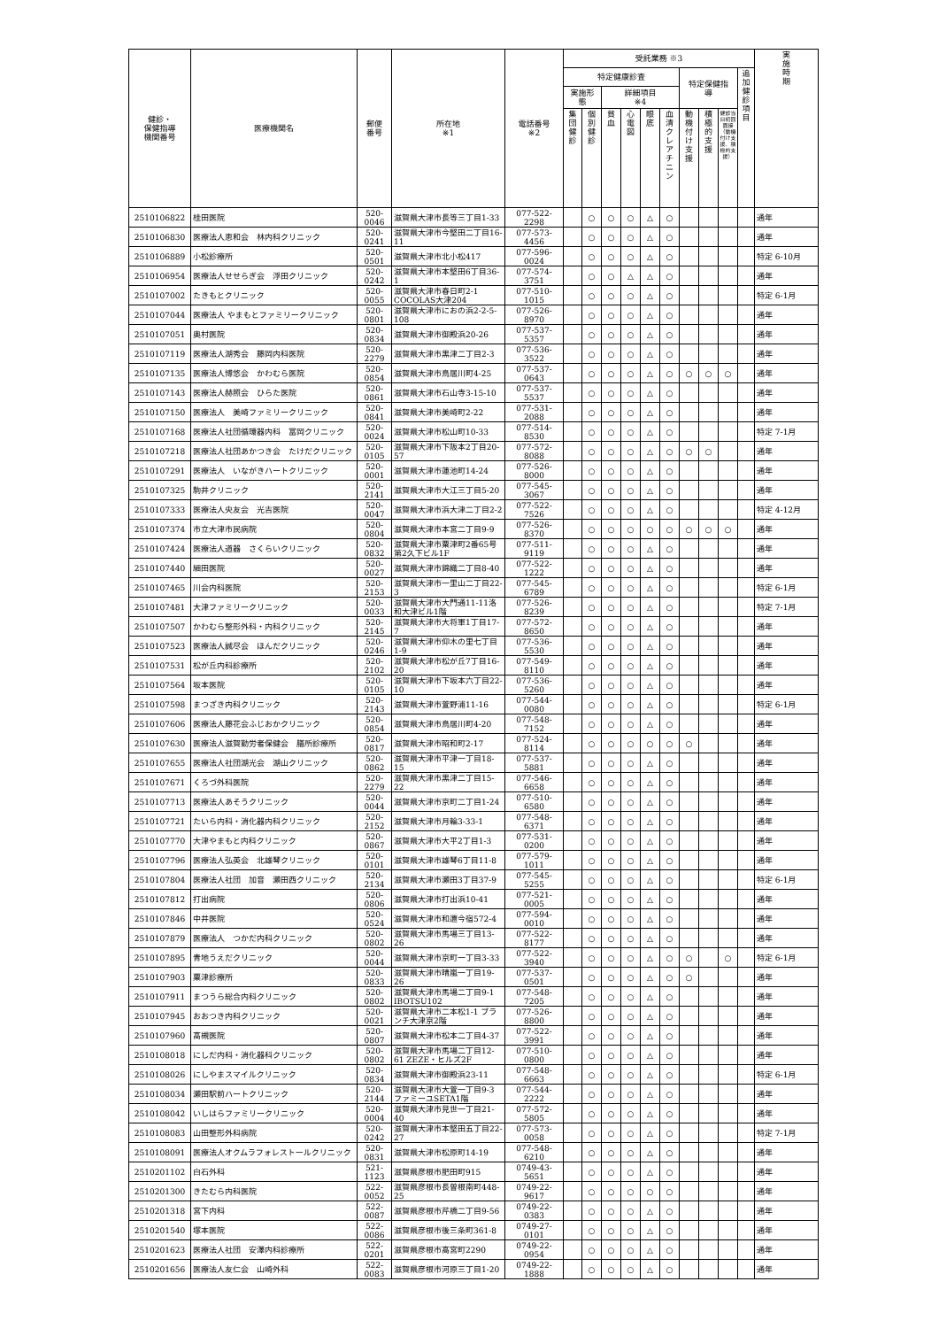| 健診・ 保健指導 機関番号 | 医療機関名 | 郵便 番号 | 所在地 ※1 | 電話番号 ※2 | 受託業務 ※3 | | | | | | | | | | 実 施 時 期 |
| --- | --- | --- | --- | --- | --- | --- | --- | --- | --- | --- | --- | --- | --- | --- | --- |
| | | | | | 特定健康診査 | | | | | | 特定保健指 導 | | | 追 加 健 診 項 目 | |
| | | | | | 実施形 態 | | 詳細項目 ※4 | | | | | | | | |
| | | | | | 集 団 健 診 | 個 別 健 診 | 貧 血 | 心 電 図 | 眼 底 | 血 清 ク レ ア チ ニ ン | 動 機 付 け 支 援 | 積 極 的 支 援 | 健診当日初回面接（動機付け支援、積極的支援） | | |
| 2510106822 | 桂田医院 | 520-0046 | 滋賀県大津市長等三丁目1-33 | 077-522-2298 | | ○ | ○ | ○ | △ | ○ | | | | | 通年 |
| 2510106830 | 医療法人恵和会 林内科クリニック | 520-0241 | 滋賀県大津市今堅田二丁目16-11 | 077-573-4456 | | ○ | ○ | ○ | △ | ○ | | | | | 通年 |
| 2510106889 | 小松診療所 | 520-0501 | 滋賀県大津市北小松417 | 077-596-0024 | | ○ | ○ | ○ | △ | ○ | | | | | 特定 6-10月 |
| 2510106954 | 医療法人せせらぎ会 浮田クリニック | 520-0242 | 滋賀県大津市本堅田6丁目36-1 | 077-574-3751 | | ○ | ○ | △ | △ | ○ | | | | | 通年 |
| 2510107002 | たきもとクリニック | 520-0055 | 滋賀県大津市春日町2-1 COCOLAS大津204 | 077-510-1015 | | ○ | ○ | ○ | △ | ○ | | | | | 特定 6-1月 |
| 2510107044 | 医療法人 やまもとファミリークリニック | 520-0801 | 滋賀県大津市におの浜2-2-5-108 | 077-526-8970 | | ○ | ○ | ○ | △ | ○ | | | | | 通年 |
| 2510107051 | 奥村医院 | 520-0834 | 滋賀県大津市御殿浜20-26 | 077-537-5357 | | ○ | ○ | ○ | △ | ○ | | | | | 通年 |
| 2510107119 | 医療法人湖秀会 藤岡内科医院 | 520-2279 | 滋賀県大津市黒津二丁目2-3 | 077-536-3522 | | ○ | ○ | ○ | △ | ○ | | | | | 通年 |
| 2510107135 | 医療法人博悠会 かわむら医院 | 520-0854 | 滋賀県大津市鳥居川町4-25 | 077-537-0643 | | ○ | ○ | ○ | △ | ○ | ○ | ○ | ○ | | 通年 |
| 2510107143 | 医療法人赫照会 ひらた医院 | 520-0861 | 滋賀県大津市石山寺3-15-10 | 077-537-5537 | | ○ | ○ | ○ | △ | ○ | | | | | 通年 |
| 2510107150 | 医療法人 美崎ファミリークリニック | 520-0841 | 滋賀県大津市美崎町2-22 | 077-531-2088 | | ○ | ○ | ○ | △ | ○ | | | | | 通年 |
| 2510107168 | 医療法人社団循環器内科 冨岡クリニック | 520-0024 | 滋賀県大津市松山町10-33 | 077-514-8530 | | ○ | ○ | ○ | △ | ○ | | | | | 特定 7-1月 |
| 2510107218 | 医療法人社団あかつき会 たけだクリニック | 520-0105 | 滋賀県大津市下阪本2丁目20-57 | 077-572-8088 | | ○ | ○ | ○ | △ | ○ | ○ | ○ | | | 通年 |
| 2510107291 | 医療法人 いながきハートクリニック | 520-0001 | 滋賀県大津市蓮池町14-24 | 077-526-8000 | | ○ | ○ | ○ | △ | ○ | | | | | 通年 |
| 2510107325 | 駒井クリニック | 520-2141 | 滋賀県大津市大江三丁目5-20 | 077-545-3067 | | ○ | ○ | ○ | △ | ○ | | | | | 通年 |
| 2510107333 | 医療法人央友会 光吉医院 | 520-0047 | 滋賀県大津市浜大津二丁目2-2 | 077-522-7526 | | ○ | ○ | ○ | △ | ○ | | | | | 特定 4-12月 |
| 2510107374 | 市立大津市民病院 | 520-0804 | 滋賀県大津市本宮二丁目9-9 | 077-526-8370 | | ○ | ○ | ○ | ○ | ○ | ○ | ○ | ○ | | 通年 |
| 2510107424 | 医療法人道器 さくらいクリニック | 520-0832 | 滋賀県大津市粟津町2番65号第2久下ビル1F | 077-511-9119 | | ○ | ○ | ○ | △ | ○ | | | | | 通年 |
| 2510107440 | 細田医院 | 520-0027 | 滋賀県大津市錦織二丁目8-40 | 077-522-1222 | | ○ | ○ | ○ | △ | ○ | | | | | 通年 |
| 2510107465 | 川会内科医院 | 520-2153 | 滋賀県大津市一里山二丁目22-3 | 077-545-6789 | | ○ | ○ | ○ | △ | ○ | | | | | 特定 6-1月 |
| 2510107481 | 大津ファミリークリニック | 520-0033 | 滋賀県大津市大門通11-11洛和大津ビル1階 | 077-526-8239 | | ○ | ○ | ○ | △ | ○ | | | | | 特定 7-1月 |
| 2510107507 | かわむら整形外科・内科クリニック | 520-2145 | 滋賀県大津市大将軍1丁目17-7 | 077-572-8650 | | ○ | ○ | ○ | △ | ○ | | | | | 通年 |
| 2510107523 | 医療法人誠尽会 ほんだクリニック | 520-0246 | 滋賀県大津市仰木の里七丁目1-9 | 077-536-5530 | | ○ | ○ | ○ | △ | ○ | | | | | 通年 |
| 2510107531 | 松が丘内科診療所 | 520-2102 | 滋賀県大津市松が丘7丁目16-20 | 077-549-8110 | | ○ | ○ | ○ | △ | ○ | | | | | 通年 |
| 2510107564 | 坂本医院 | 520-0105 | 滋賀県大津市下坂本六丁目22-10 | 077-536-5260 | | ○ | ○ | ○ | △ | ○ | | | | | 通年 |
| 2510107598 | まつざき内科クリニック | 520-2143 | 滋賀県大津市萱野浦11-16 | 077-544-0080 | | ○ | ○ | ○ | △ | ○ | | | | | 特定 6-1月 |
| 2510107606 | 医療法人藤花会ふじおかクリニック | 520-0854 | 滋賀県大津市鳥居川町4-20 | 077-548-7152 | | ○ | ○ | ○ | △ | ○ | | | | | 通年 |
| 2510107630 | 医療法人滋賀勤労者保健会 膳所診療所 | 520-0817 | 滋賀県大津市昭和町2-17 | 077-524-8114 | | ○ | ○ | ○ | ○ | ○ | ○ | | | | 通年 |
| 2510107655 | 医療法人社団湖光会 湖山クリニック | 520-0862 | 滋賀県大津市平津一丁目18-15 | 077-537-5881 | | ○ | ○ | ○ | △ | ○ | | | | | 通年 |
| 2510107671 | くろづ外科医院 | 520-2279 | 滋賀県大津市黒津二丁目15-22 | 077-546-6658 | | ○ | ○ | ○ | △ | ○ | | | | | 通年 |
| 2510107713 | 医療法人あそうクリニック | 520-0044 | 滋賀県大津市京町二丁目1-24 | 077-510-6580 | | ○ | ○ | ○ | △ | ○ | | | | | 通年 |
| 2510107721 | たいら内科・消化器内科クリニック | 520-2152 | 滋賀県大津市月輪3-33-1 | 077-548-6371 | | ○ | ○ | ○ | △ | ○ | | | | | 通年 |
| 2510107770 | 大津やまもと内科クリニック | 520-0867 | 滋賀県大津市大平2丁目1-3 | 077-531-0200 | | ○ | ○ | ○ | △ | ○ | | | | | 通年 |
| 2510107796 | 医療法人弘英会 北雄琴クリニック | 520-0101 | 滋賀県大津市雄琴6丁目11-8 | 077-579-1011 | | ○ | ○ | ○ | △ | ○ | | | | | 通年 |
| 2510107804 | 医療法人社団 加音 瀬田西クリニック | 520-2134 | 滋賀県大津市瀬田3丁目37-9 | 077-545-5255 | | ○ | ○ | ○ | △ | ○ | | | | | 特定 6-1月 |
| 2510107812 | 打出病院 | 520-0806 | 滋賀県大津市打出浜10-41 | 077-521-0005 | | ○ | ○ | ○ | △ | ○ | | | | | 通年 |
| 2510107846 | 中井医院 | 520-0524 | 滋賀県大津市和邇今宿572-4 | 077-594-0010 | | ○ | ○ | ○ | △ | ○ | | | | | 通年 |
| 2510107879 | 医療法人 つかだ内科クリニック | 520-0802 | 滋賀県大津市馬場三丁目13-26 | 077-522-8177 | | ○ | ○ | ○ | △ | ○ | | | | | 通年 |
| 2510107895 | 青地うえだクリニック | 520-0044 | 滋賀県大津市京町一丁目3-33 | 077-522-3940 | | ○ | ○ | ○ | △ | ○ | ○ | | ○ | | 特定 6-1月 |
| 2510107903 | 粟津診療所 | 520-0833 | 滋賀県大津市晴嵐一丁目19-26 | 077-537-0501 | | ○ | ○ | ○ | △ | ○ | ○ | | | | 通年 |
| 2510107911 | まつうら総合内科クリニック | 520-0802 | 滋賀県大津市馬場二丁目9-1 IBOTSU102 | 077-548-7205 | | ○ | ○ | ○ | △ | ○ | | | | | 通年 |
| 2510107945 | おおつき内科クリニック | 520-0021 | 滋賀県大津市二本松1-1 ブランチ大津京2階 | 077-526-8800 | | ○ | ○ | ○ | △ | ○ | | | | | 通年 |
| 2510107960 | 髙槻医院 | 520-0807 | 滋賀県大津市松本二丁目4-37 | 077-522-3991 | | ○ | ○ | ○ | △ | ○ | | | | | 通年 |
| 2510108018 | にしだ内科・消化器科クリニック | 520-0802 | 滋賀県大津市馬場二丁目12-61 ZEZE・ヒルズ2F | 077-510-0800 | | ○ | ○ | ○ | △ | ○ | | | | | 通年 |
| 2510108026 | にしやまスマイルクリニック | 520-0834 | 滋賀県大津市御殿浜23-11 | 077-548-6663 | | ○ | ○ | ○ | △ | ○ | | | | | 特定 6-1月 |
| 2510108034 | 瀬田駅前ハートクリニック | 520-2144 | 滋賀県大津市大萱一丁目9-3 ファミーユSETA1階 | 077-544-2222 | | ○ | ○ | ○ | △ | ○ | | | | | 通年 |
| 2510108042 | いしはらファミリークリニック | 520-0004 | 滋賀県大津市見世一丁目21-40 | 077-572-5805 | | ○ | ○ | ○ | △ | ○ | | | | | 通年 |
| 2510108083 | 山田整形外科病院 | 520-0242 | 滋賀県大津市本堅田五丁目22-27 | 077-573-0058 | | ○ | ○ | ○ | △ | ○ | | | | | 特定 7-1月 |
| 2510108091 | 医療法人オクムラフォレストールクリニック | 520-0831 | 滋賀県大津市松原町14-19 | 077-548-6210 | | ○ | ○ | ○ | △ | ○ | | | | | 通年 |
| 2510201102 | 白石外科 | 521-1123 | 滋賀県彦根市肥田町915 | 0749-43-5651 | | ○ | ○ | ○ | △ | ○ | | | | | 通年 |
| 2510201300 | きたむら内科医院 | 522-0052 | 滋賀県彦根市長曽根南町448-25 | 0749-22-9617 | | ○ | ○ | ○ | ○ | ○ | | | | | 通年 |
| 2510201318 | 宮下内科 | 522-0087 | 滋賀県彦根市芹橋二丁目9-56 | 0749-22-0383 | | ○ | ○ | ○ | △ | ○ | | | | | 通年 |
| 2510201540 | 塚本医院 | 522-0086 | 滋賀県彦根市後三条町361-8 | 0749-27-0101 | | ○ | ○ | ○ | △ | ○ | | | | | 通年 |
| 2510201623 | 医療法人社団 安澤内科診療所 | 522-0201 | 滋賀県彦根市高宮町2290 | 0749-22-0954 | | ○ | ○ | ○ | △ | ○ | | | | | 通年 |
| 2510201656 | 医療法人友仁会 山崎外科 | 522-0083 | 滋賀県彦根市河原三丁目1-20 | 0749-22-1888 | | ○ | ○ | ○ | △ | ○ | | | | | 通年 |